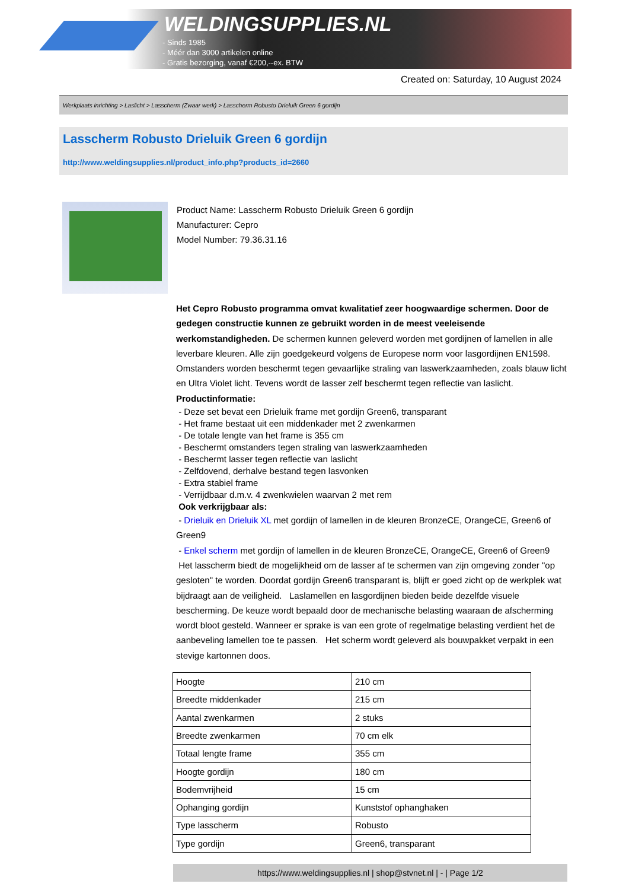WELDINGSUPPLIES.NL
- Sinds 1985
- Méér dan 3000 artikelen online
- Gratis bezorging, vanaf €200,--ex. BTW
Created on: Saturday, 10 August 2024
Werkplaats inrichting > Laslicht > Lasscherm (Zwaar werk) > Lasscherm Robusto Drieluik Green 6 gordijn
Lasscherm Robusto Drieluik Green 6 gordijn
http://www.weldingsupplies.nl/product_info.php?products_id=2660
Product Name: Lasscherm Robusto Drieluik Green 6 gordijn
Manufacturer: Cepro
Model Number: 79.36.31.16
Het Cepro Robusto programma omvat kwalitatief zeer hoogwaardige schermen. Door de gedegen constructie kunnen ze gebruikt worden in de meest veeleisende werkomstandigheden. De schermen kunnen geleverd worden met gordijnen of lamellen in alle leverbare kleuren. Alle zijn goedgekeurd volgens de Europese norm voor lasgordijnen EN1598. Omstanders worden beschermt tegen gevaarlijke straling van laswerkzaamheden, zoals blauw licht en Ultra Violet licht. Tevens wordt de lasser zelf beschermt tegen reflectie van laslicht. Productinformatie:
- Deze set bevat een Drieluik frame met gordijn Green6, transparant
- Het frame bestaat uit een middenkader met 2 zwenkarmen
- De totale lengte van het frame is 355 cm
- Beschermt omstanders tegen straling van laswerkzaamheden
- Beschermt lasser tegen reflectie van laslicht
- Zelfdovend, derhalve bestand tegen lasvonken
- Extra stabiel frame
- Verrijdbaar d.m.v. 4 zwenkwielen waarvan 2 met rem
Ook verkrijgbaar als:
- Drieluik en Drieluik XL met gordijn of lamellen in de kleuren BronzeCE, OrangeCE, Green6 of Green9
- Enkel scherm met gordijn of lamellen in de kleuren BronzeCE, OrangeCE, Green6 of Green9
Het lasscherm biedt de mogelijkheid om de lasser af te schermen van zijn omgeving zonder "op gesloten" te worden. Doordat gordijn Green6 transparant is, blijft er goed zicht op de werkplek wat bijdraagt aan de veiligheid. Laslamellen en lasgordijnen bieden beide dezelfde visuele bescherming. De keuze wordt bepaald door de mechanische belasting waaraan de afscherming wordt bloot gesteld. Wanneer er sprake is van een grote of regelmatige belasting verdient het de aanbeveling lamellen toe te passen. Het scherm wordt geleverd als bouwpakket verpakt in een stevige kartonnen doos.
| Hoogte | 210 cm |
| Breedte middenkader | 215 cm |
| Aantal zwenkarmen | 2 stuks |
| Breedte zwenkarmen | 70 cm elk |
| Totaal lengte frame | 355 cm |
| Hoogte gordijn | 180 cm |
| Bodemvrijheid | 15 cm |
| Ophanging gordijn | Kunststof ophanghaken |
| Type lasscherm | Robusto |
| Type gordijn | Green6, transparant |
https://www.weldingsupplies.nl | shop@stvnet.nl | - | Page 1/2